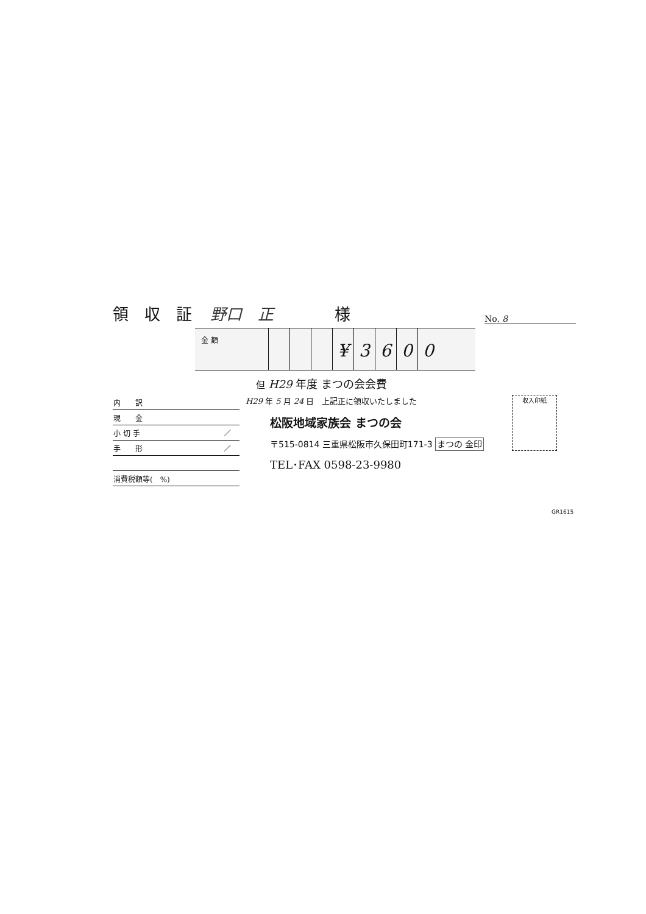領　収　証 野口　正 様 No. 8
金 額
¥ 3 6 0 0
但 H29 年度 まつの会会費
| 内 訳 | |
| 現 金 | |
| 小 切 手 | ／ |
| 手 形 | ／ |
| 消費税額等( %) | |
H29 年 5 月 24 日　上記正に領収いたしました
松阪地域家族会 まつの会
〒515-0814 三重県松阪市久保田町171-3 まつの 金印
TEL･FAX 0598-23-9980
収入印紙
GR1615